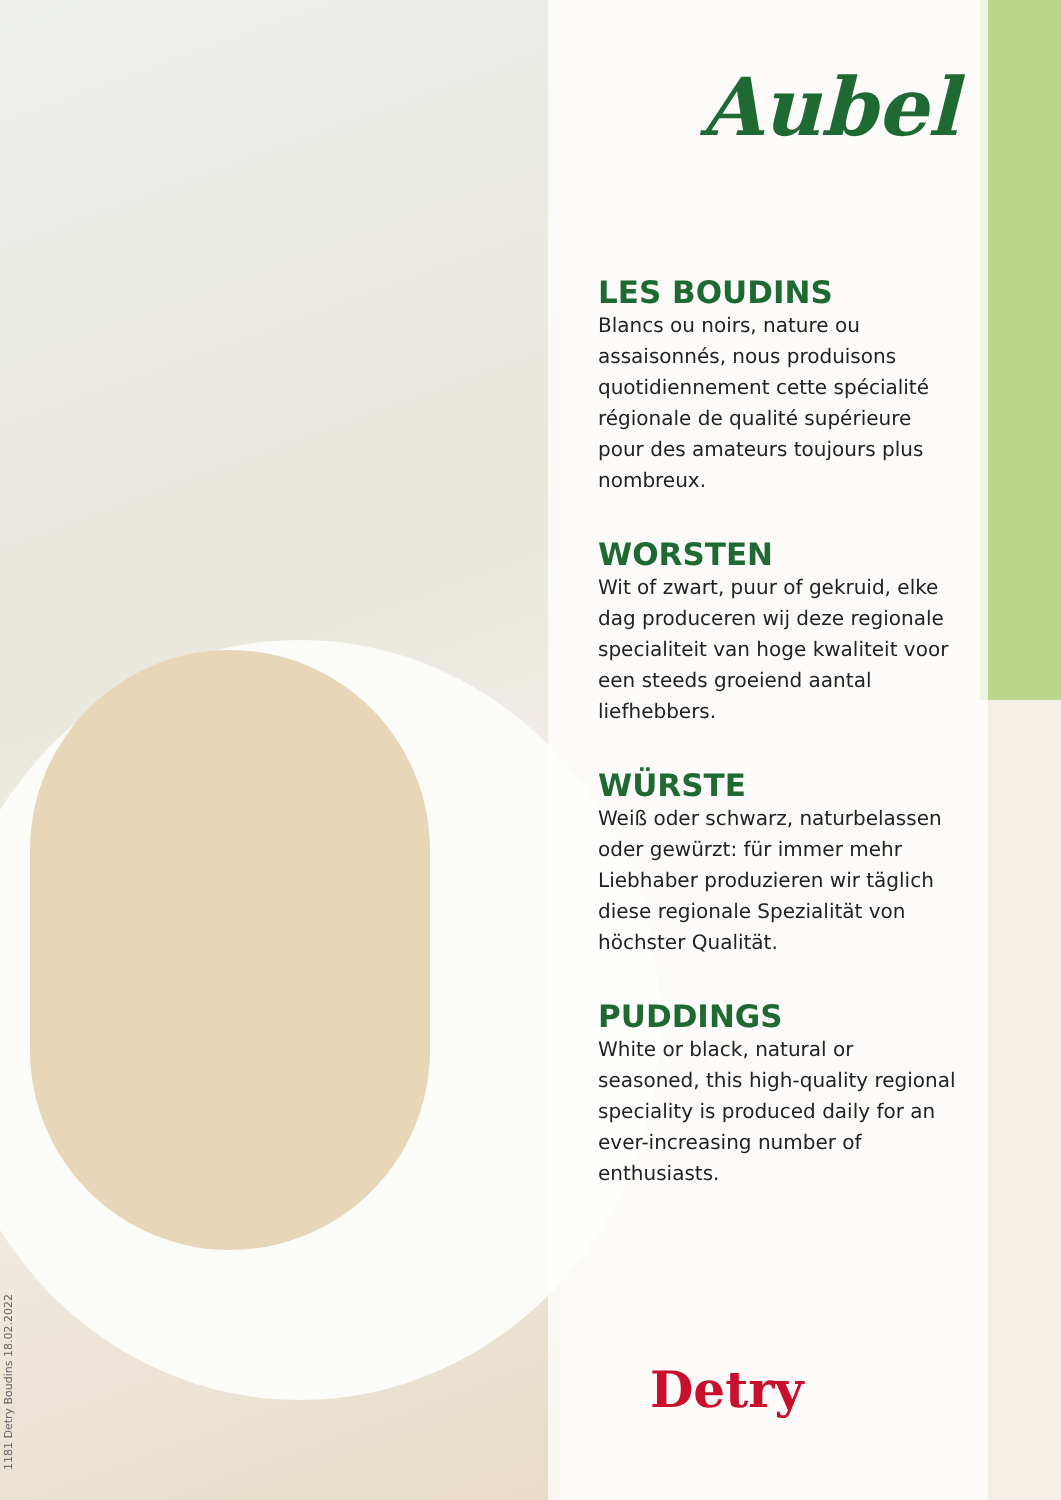Aubel
LES BOUDINS
Blancs ou noirs, nature ou assaisonnés, nous produisons quotidiennement cette spécialité régionale de qualité supérieure pour des amateurs toujours plus nombreux.
WORSTEN
Wit of zwart, puur of gekruid, elke dag produceren wij deze regionale specialiteit van hoge kwaliteit voor een steeds groeiend aantal liefhebbers.
WÜRSTE
Weiß oder schwarz, naturbelassen oder gewürzt: für immer mehr Liebhaber produzieren wir täglich diese regionale Spezialität von höchster Qualität.
PUDDINGS
White or black, natural or seasoned, this high-quality regional speciality is produced daily for an ever-increasing number of enthusiasts.
Detry
1181 Detry Boudins 18.02.2022